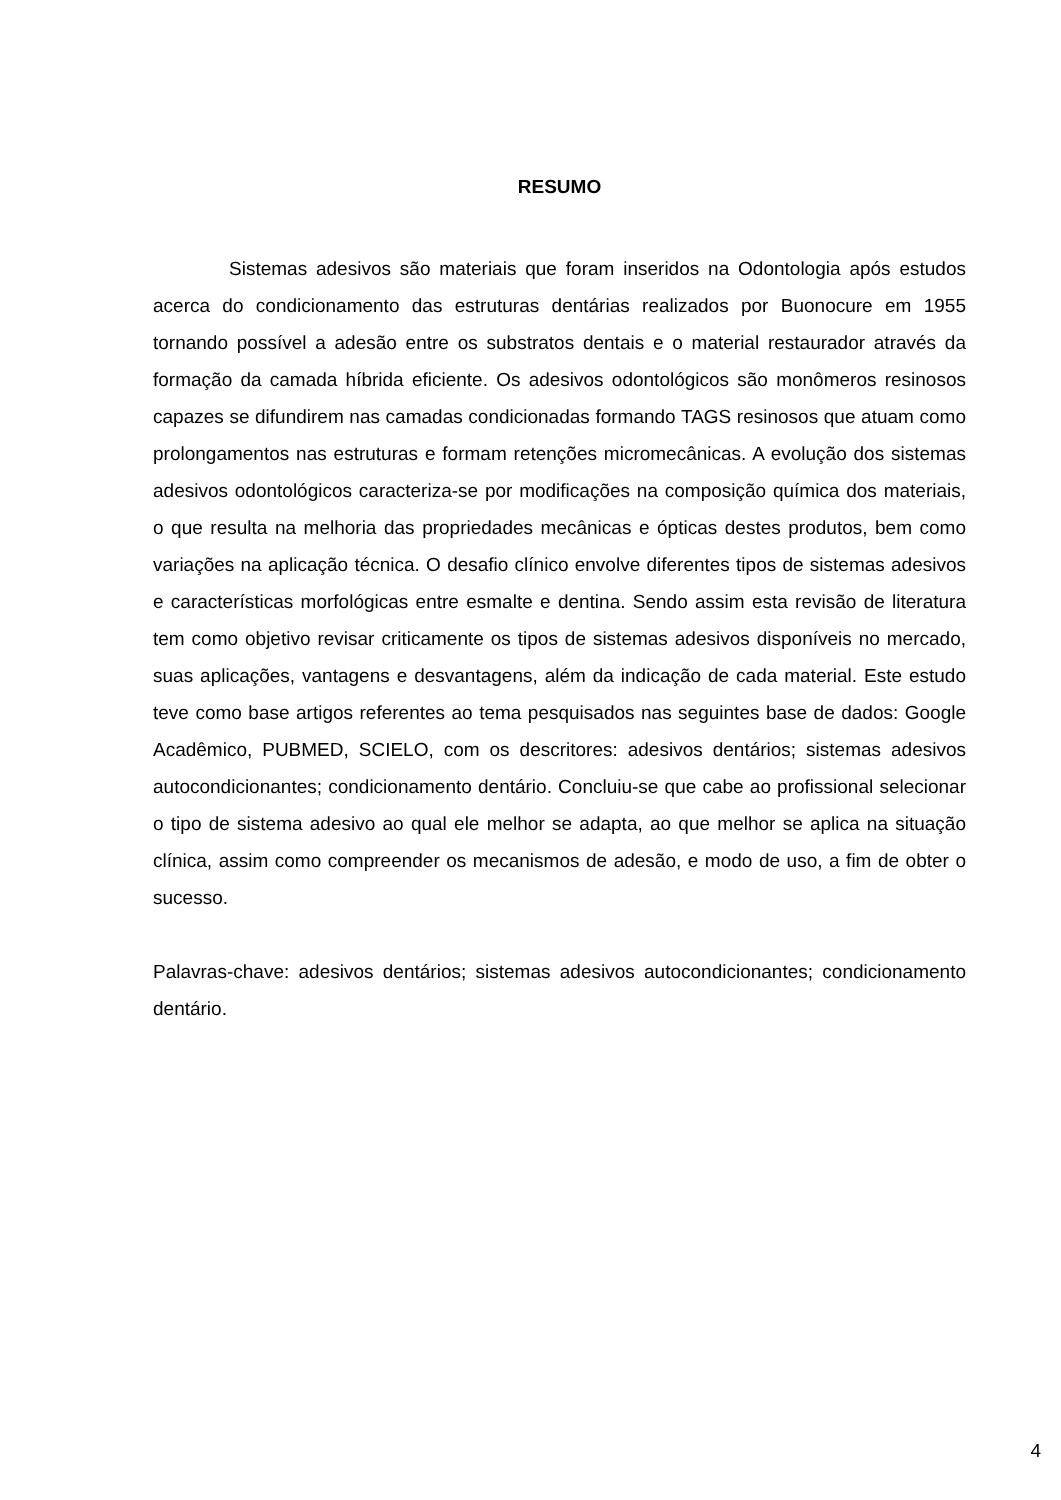RESUMO
Sistemas adesivos são materiais que foram inseridos na Odontologia após estudos acerca do condicionamento das estruturas dentárias realizados por Buonocure em 1955 tornando possível a adesão entre os substratos dentais e o material restaurador através da formação da camada híbrida eficiente. Os adesivos odontológicos são monômeros resinosos capazes se difundirem nas camadas condicionadas formando TAGS resinosos que atuam como prolongamentos nas estruturas e formam retenções micromecânicas. A evolução dos sistemas adesivos odontológicos caracteriza-se por modificações na composição química dos materiais, o que resulta na melhoria das propriedades mecânicas e ópticas destes produtos, bem como variações na aplicação técnica. O desafio clínico envolve diferentes tipos de sistemas adesivos e características morfológicas entre esmalte e dentina. Sendo assim esta revisão de literatura tem como objetivo revisar criticamente os tipos de sistemas adesivos disponíveis no mercado, suas aplicações, vantagens e desvantagens, além da indicação de cada material. Este estudo teve como base artigos referentes ao tema pesquisados nas seguintes base de dados: Google Acadêmico, PUBMED, SCIELO, com os descritores: adesivos dentários; sistemas adesivos autocondicionantes; condicionamento dentário. Concluiu-se que cabe ao profissional selecionar o tipo de sistema adesivo ao qual ele melhor se adapta, ao que melhor se aplica na situação clínica, assim como compreender os mecanismos de adesão, e modo de uso, a fim de obter o sucesso.
Palavras-chave: adesivos dentários; sistemas adesivos autocondicionantes; condicionamento dentário.
4